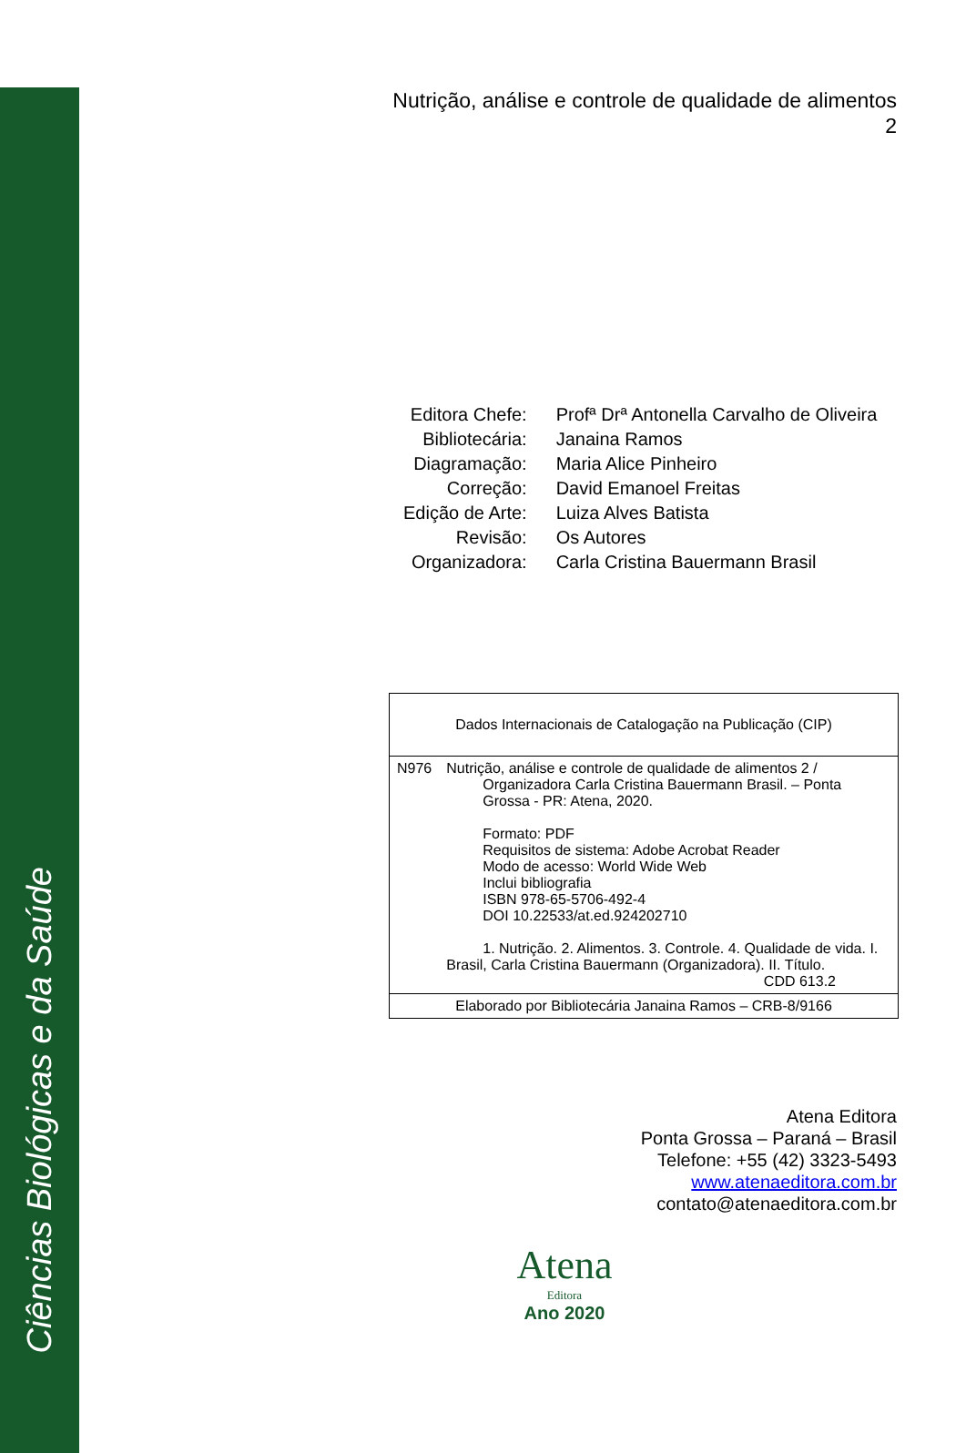Ciências Biológicas e da Saúde
Nutrição, análise e controle de qualidade de alimentos
2
| Editora Chefe: | Profª Drª Antonella Carvalho de Oliveira |
| Bibliotecária: | Janaina Ramos |
| Diagramação: | Maria Alice Pinheiro |
| Correção: | David Emanoel Freitas |
| Edição de Arte: | Luiza Alves Batista |
| Revisão: | Os Autores |
| Organizadora: | Carla Cristina Bauermann Brasil |
| Dados Internacionais de Catalogação na Publicação (CIP) | |
| N976 | Nutrição, análise e controle de qualidade de alimentos 2 / Organizadora Carla Cristina Bauermann Brasil. – Ponta Grossa - PR: Atena, 2020. Formato: PDF Requisitos de sistema: Adobe Acrobat Reader Modo de acesso: World Wide Web Inclui bibliografia ISBN 978-65-5706-492-4 DOI 10.22533/at.ed.924202710 1. Nutrição. 2. Alimentos. 3. Controle. 4. Qualidade de vida. I. Brasil, Carla Cristina Bauermann (Organizadora). II. Título. CDD 613.2 |
| Elaborado por Bibliotecária Janaina Ramos – CRB-8/9166 | |
Atena Editora
Ponta Grossa – Paraná – Brasil
Telefone: +55 (42) 3323-5493
www.atenaeditora.com.br
contato@atenaeditora.com.br
Atena
Editora
Ano 2020